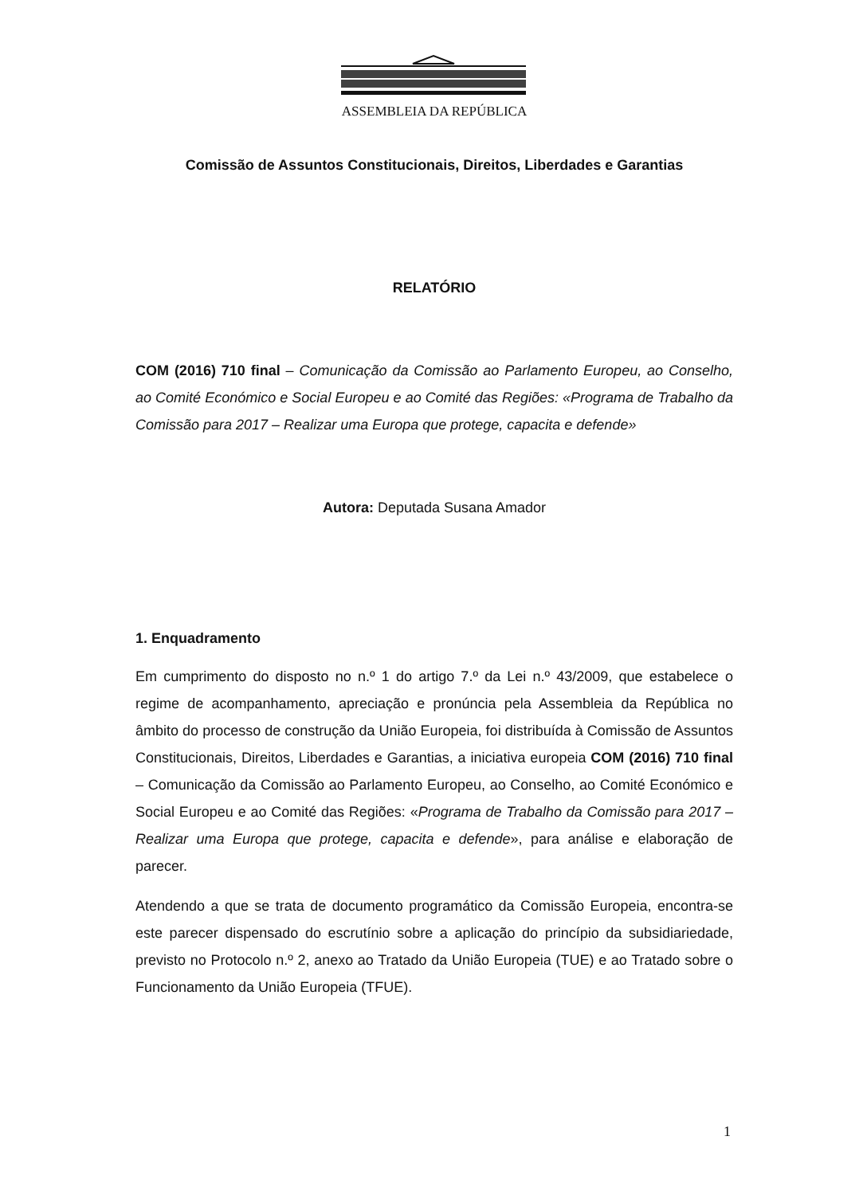ASSEMBLEIA DA REPÚBLICA
Comissão de Assuntos Constitucionais, Direitos, Liberdades e Garantias
RELATÓRIO
COM (2016) 710 final – Comunicação da Comissão ao Parlamento Europeu, ao Conselho, ao Comité Económico e Social Europeu e ao Comité das Regiões: «Programa de Trabalho da Comissão para 2017 – Realizar uma Europa que protege, capacita e defende»
Autora: Deputada Susana Amador
1. Enquadramento
Em cumprimento do disposto no n.º 1 do artigo 7.º da Lei n.º 43/2009, que estabelece o regime de acompanhamento, apreciação e pronúncia pela Assembleia da República no âmbito do processo de construção da União Europeia, foi distribuída à Comissão de Assuntos Constitucionais, Direitos, Liberdades e Garantias, a iniciativa europeia COM (2016) 710 final – Comunicação da Comissão ao Parlamento Europeu, ao Conselho, ao Comité Económico e Social Europeu e ao Comité das Regiões: «Programa de Trabalho da Comissão para 2017 – Realizar uma Europa que protege, capacita e defende», para análise e elaboração de parecer.
Atendendo a que se trata de documento programático da Comissão Europeia, encontra-se este parecer dispensado do escrutínio sobre a aplicação do princípio da subsidiariedade, previsto no Protocolo n.º 2, anexo ao Tratado da União Europeia (TUE) e ao Tratado sobre o Funcionamento da União Europeia (TFUE).
1